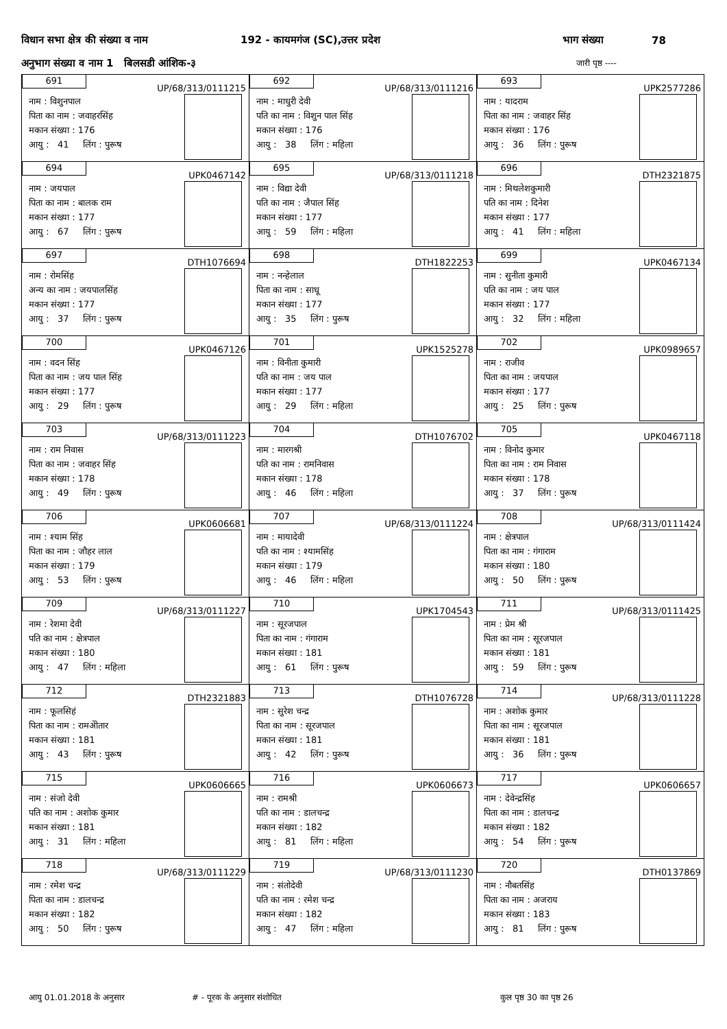विधान सभा क्षेत्र की संख्या व नाम 192 - कायमगंज (SC),उत्तर प्रदेश भाग संख्या 78
अनुभाग संख्या व नाम 1 बिलसडी आंशिक-३ जारी पृष्ठ ----
691
UP/68/313/0111215
नाम : विशुनपाल
पिता का नाम : जवाहरसिंह
मकान संख्या : 176
आयु : 41 लिंग : पुरूष
692
UP/68/313/0111216
नाम : माधुरी देवी
पति का नाम : विशुन पाल सिंह
मकान संख्या : 176
आयु : 38 लिंग : महिला
693
UPK2577286
नाम : यादराम
पिता का नाम : जवाहर सिंह
मकान संख्या : 176
आयु : 36 लिंग : पुरूष
694
UPK0467142
नाम : जयपाल
पिता का नाम : बालक राम
मकान संख्या : 177
आयु : 67 लिंग : पुरूष
695
UP/68/313/0111218
नाम : विद्या देवी
पति का नाम : जैपाल सिंह
मकान संख्या : 177
आयु : 59 लिंग : महिला
696
DTH2321875
नाम : मिथलेशकुमारी
पति का नाम : दिनेश
मकान संख्या : 177
आयु : 41 लिंग : महिला
697
DTH1076694
नाम : रोमसिंह
अन्य का नाम : जयपालसिंह
मकान संख्या : 177
आयु : 37 लिंग : पुरूष
698
DTH1822253
नाम : नन्हेलाल
पिता का नाम : साधू
मकान संख्या : 177
आयु : 35 लिंग : पुरूष
699
UPK0467134
नाम : सुनीता कुमारी
पति का नाम : जय पाल
मकान संख्या : 177
आयु : 32 लिंग : महिला
700
UPK0467126
नाम : वदन सिंह
पिता का नाम : जय पाल सिंह
मकान संख्या : 177
आयु : 29 लिंग : पुरूष
701
UPK1525278
नाम : विनीता कुमारी
पति का नाम : जय पाल
मकान संख्या : 177
आयु : 29 लिंग : महिला
702
UPK0989657
नाम : राजीव
पिता का नाम : जयपाल
मकान संख्या : 177
आयु : 25 लिंग : पुरूष
703
UP/68/313/0111223
नाम : राम निवास
पिता का नाम : जवाहर सिंह
मकान संख्या : 178
आयु : 49 लिंग : पुरूष
704
DTH1076702
नाम : मारगश्री
पति का नाम : रामनिवास
मकान संख्या : 178
आयु : 46 लिंग : महिला
705
UPK0467118
नाम : विनोद कुमार
पिता का नाम : राम निवास
मकान संख्या : 178
आयु : 37 लिंग : पुरूष
706
UPK0606681
नाम : श्याम सिंह
पिता का नाम : जौहर लाल
मकान संख्या : 179
आयु : 53 लिंग : पुरूष
707
UP/68/313/0111224
नाम : मायादेवी
पति का नाम : श्यामसिंह
मकान संख्या : 179
आयु : 46 लिंग : महिला
708
UP/68/313/0111424
नाम : क्षेत्रपाल
पिता का नाम : गंगाराम
मकान संख्या : 180
आयु : 50 लिंग : पुरूष
709
UP/68/313/0111227
नाम : रेशमा देवी
पति का नाम : क्षेत्रपाल
मकान संख्या : 180
आयु : 47 लिंग : महिला
710
UPK1704543
नाम : सूरजपाल
पिता का नाम : गंगाराम
मकान संख्या : 181
आयु : 61 लिंग : पुरूष
711
UP/68/313/0111425
नाम : प्रेम श्री
पिता का नाम : सूरजपाल
मकान संख्या : 181
आयु : 59 लिंग : पुरूष
712
DTH2321883
नाम : फूलसिहं
पिता का नाम : रामअेोतार
मकान संख्या : 181
आयु : 43 लिंग : पुरूष
713
DTH1076728
नाम : सुरेश चन्द्र
पिता का नाम : सूरजपाल
मकान संख्या : 181
आयु : 42 लिंग : पुरूष
714
UP/68/313/0111228
नाम : अशोक कुमार
पिता का नाम : सूरजपाल
मकान संख्या : 181
आयु : 36 लिंग : पुरूष
715
UPK0606665
नाम : संजो देवी
पति का नाम : अशोक कुमार
मकान संख्या : 181
आयु : 31 लिंग : महिला
716
UPK0606673
नाम : रामश्री
पति का नाम : डालचन्द्र
मकान संख्या : 182
आयु : 81 लिंग : महिला
717
UPK0606657
नाम : देवेन्द्रसिंह
पिता का नाम : डालचन्द्र
मकान संख्या : 182
आयु : 54 लिंग : पुरूष
718
UP/68/313/0111229
नाम : रमेश चन्द्र
पिता का नाम : डालचन्द्र
मकान संख्या : 182
आयु : 50 लिंग : पुरूष
719
UP/68/313/0111230
नाम : संतोदेवी
पति का नाम : रमेश चन्द्र
मकान संख्या : 182
आयु : 47 लिंग : महिला
720
DTH0137869
नाम : नौबतसिंह
पिता का नाम : अजराय
मकान संख्या : 183
आयु : 81 लिंग : पुरूष
आयु 01.01.2018 के अनुसार # - पूरक के अनुसार संशोधित कुल पृष्ठ 30 का पृष्ठ 26